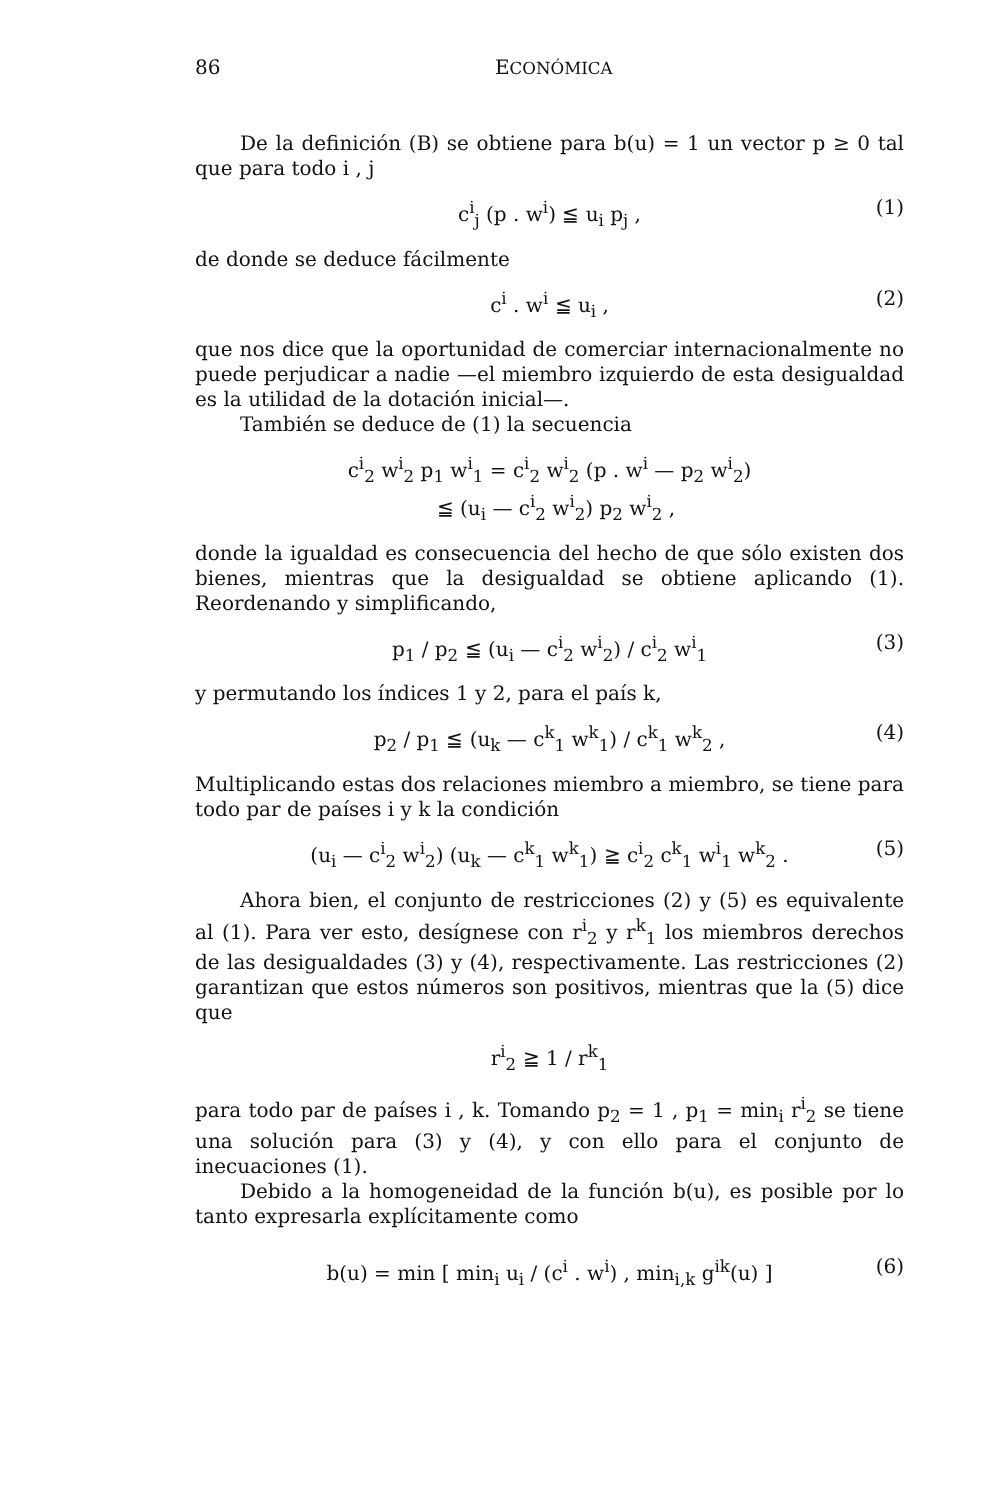86 ECONÓMICA
De la definición (B) se obtiene para b(u) = 1 un vector p ≥ 0 tal que para todo i , j
c<sup>i</sup><sub>j</sub> (p . w<sup>i</sup>) ≦ u<sub>i</sub> p<sub>j</sub> , (1)
de donde se deduce fácilmente
c<sup>i</sup> . w<sup>i</sup> ≦ u<sub>i</sub> , (2)
que nos dice que la oportunidad de comerciar internacionalmente no puede perjudicar a nadie —el miembro izquierdo de esta desigualdad es la utilidad de la dotación inicial—.
También se deduce de (1) la secuencia
c<sup>i</sup><sub>2</sub> w<sup>i</sup><sub>2</sub> p<sub>1</sub> w<sup>i</sup><sub>1</sub> = c<sup>i</sup><sub>2</sub> w<sup>i</sup><sub>2</sub> (p . w<sup>i</sup> — p<sub>2</sub> w<sup>i</sup><sub>2</sub>)
≦ (u<sub>i</sub> — c<sup>i</sup><sub>2</sub> w<sup>i</sup><sub>2</sub>) p<sub>2</sub> w<sup>i</sup><sub>2</sub> ,
donde la igualdad es consecuencia del hecho de que sólo existen dos bienes, mientras que la desigualdad se obtiene aplicando (1). Reordenando y simplificando,
p<sub>1</sub> / p<sub>2</sub> ≦ (u<sub>i</sub> — c<sup>i</sup><sub>2</sub> w<sup>i</sup><sub>2</sub>) / c<sup>i</sup><sub>2</sub> w<sup>i</sup><sub>1</sub> (3)
y permutando los índices 1 y 2, para el país k,
p<sub>2</sub> / p<sub>1</sub> ≦ (u<sub>k</sub> — c<sup>k</sup><sub>1</sub> w<sup>k</sup><sub>1</sub>) / c<sup>k</sup><sub>1</sub> w<sup>k</sup><sub>2</sub> , (4)
Multiplicando estas dos relaciones miembro a miembro, se tiene para todo par de países i y k la condición
(u<sub>i</sub> — c<sup>i</sup><sub>2</sub> w<sup>i</sup><sub>2</sub>) (u<sub>k</sub> — c<sup>k</sup><sub>1</sub> w<sup>k</sup><sub>1</sub>) ≧ c<sup>i</sup><sub>2</sub> c<sup>k</sup><sub>1</sub> w<sup>i</sup><sub>1</sub> w<sup>k</sup><sub>2</sub> . (5)
Ahora bien, el conjunto de restricciones (2) y (5) es equivalente al (1). Para ver esto, desígnese con r<sup>i</sup><sub>2</sub> y r<sup>k</sup><sub>1</sub> los miembros derechos de las desigualdades (3) y (4), respectivamente. Las restricciones (2) garantizan que estos números son positivos, mientras que la (5) dice que
r<sup>i</sup><sub>2</sub> ≧ 1 / r<sup>k</sup><sub>1</sub>
para todo par de países i , k. Tomando p<sub>2</sub> = 1 , p<sub>1</sub> = min<sub>i</sub> r<sup>i</sup><sub>2</sub> se tiene una solución para (3) y (4), y con ello para el conjunto de inecuaciones (1).
Debido a la homogeneidad de la función b(u), es posible por lo tanto expresarla explícitamente como
b(u) = min [ min<sub>i</sub> u<sub>i</sub> / (c<sup>i</sup> . w<sup>i</sup>) , min<sub>i,k</sub> g<sup>ik</sup>(u) ] (6)